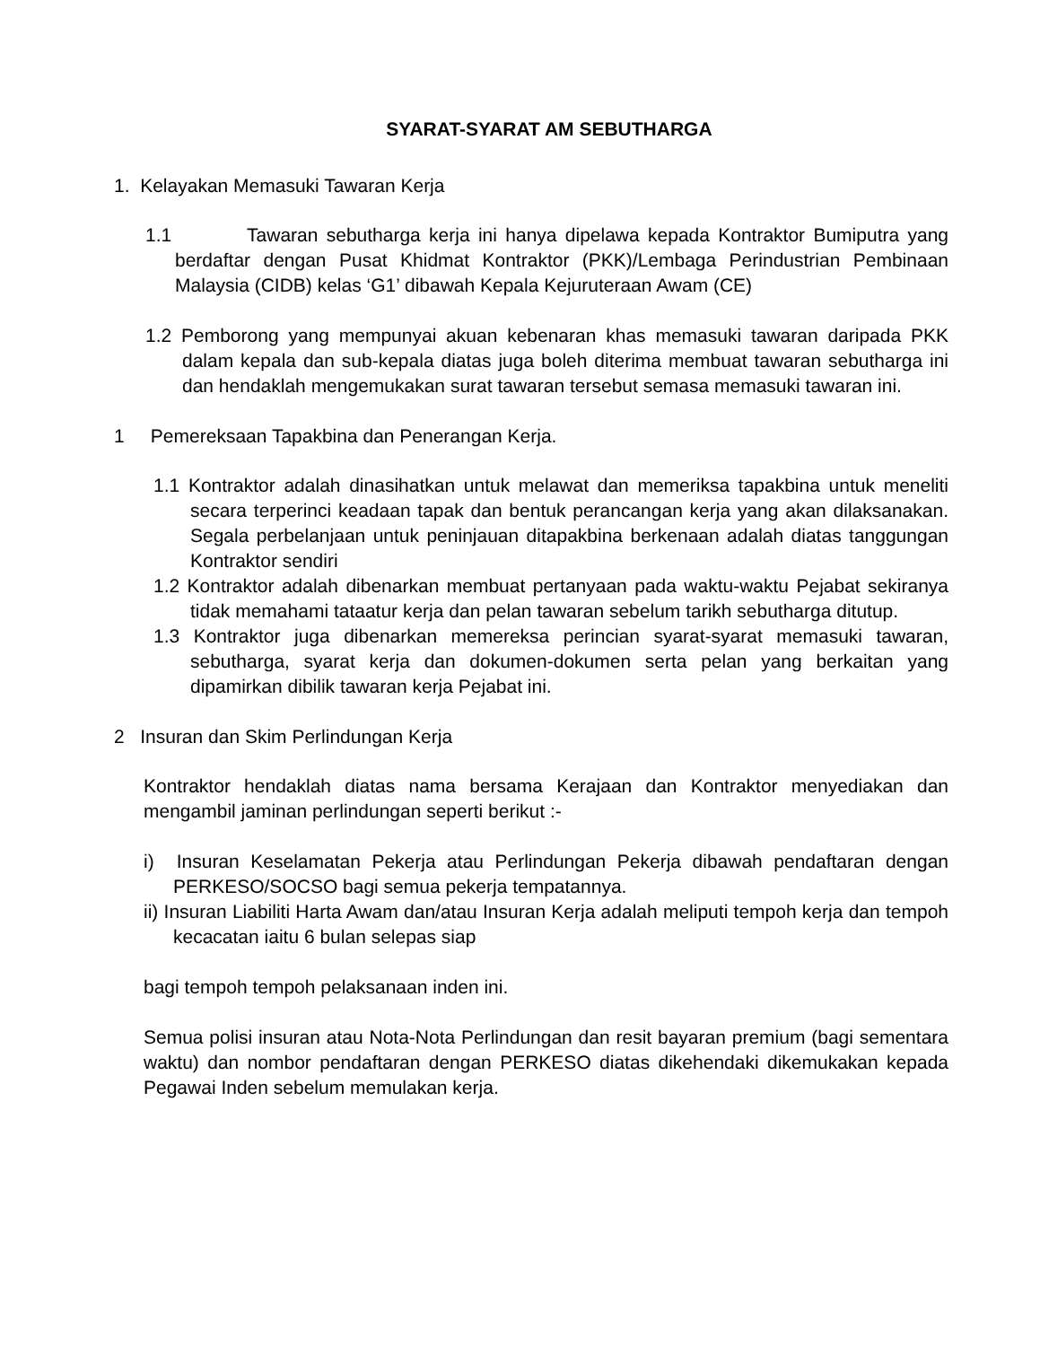SYARAT-SYARAT AM SEBUTHARGA
1. Kelayakan Memasuki Tawaran Kerja
1.1 Tawaran sebutharga kerja ini hanya dipelawa kepada Kontraktor Bumiputra yang berdaftar dengan Pusat Khidmat Kontraktor (PKK)/Lembaga Perindustrian Pembinaan Malaysia (CIDB) kelas ‘G1’ dibawah Kepala Kejuruteraan Awam (CE)
1.2 Pemborong yang mempunyai akuan kebenaran khas memasuki tawaran daripada PKK dalam kepala dan sub-kepala diatas juga boleh diterima membuat tawaran sebutharga ini dan hendaklah mengemukakan surat tawaran tersebut semasa memasuki tawaran ini.
1 Pemereksaan Tapakbina dan Penerangan Kerja.
1.1 Kontraktor adalah dinasihatkan untuk melawat dan memeriksa tapakbina untuk meneliti secara terperinci keadaan tapak dan bentuk perancangan kerja yang akan dilaksanakan. Segala perbelanjaan untuk peninjauan ditapakbina berkenaan adalah diatas tanggungan Kontraktor sendiri
1.2 Kontraktor adalah dibenarkan membuat pertanyaan pada waktu-waktu Pejabat sekiranya tidak memahami tataatur kerja dan pelan tawaran sebelum tarikh sebutharga ditutup.
1.3 Kontraktor juga dibenarkan memereksa perincian syarat-syarat memasuki tawaran, sebutharga, syarat kerja dan dokumen-dokumen serta pelan yang berkaitan yang dipamirkan dibilik tawaran kerja Pejabat ini.
2 Insuran dan Skim Perlindungan Kerja
Kontraktor hendaklah diatas nama bersama Kerajaan dan Kontraktor menyediakan dan mengambil jaminan perlindungan seperti berikut :-
i) Insuran Keselamatan Pekerja atau Perlindungan Pekerja dibawah pendaftaran dengan PERKESO/SOCSO bagi semua pekerja tempatannya.
ii) Insuran Liabiliti Harta Awam dan/atau Insuran Kerja adalah meliputi tempoh kerja dan tempoh kecacatan iaitu 6 bulan selepas siap
bagi tempoh tempoh pelaksanaan inden ini.
Semua polisi insuran atau Nota-Nota Perlindungan dan resit bayaran premium (bagi sementara waktu) dan nombor pendaftaran dengan PERKESO diatas dikehendaki dikemukakan kepada Pegawai Inden sebelum memulakan kerja.